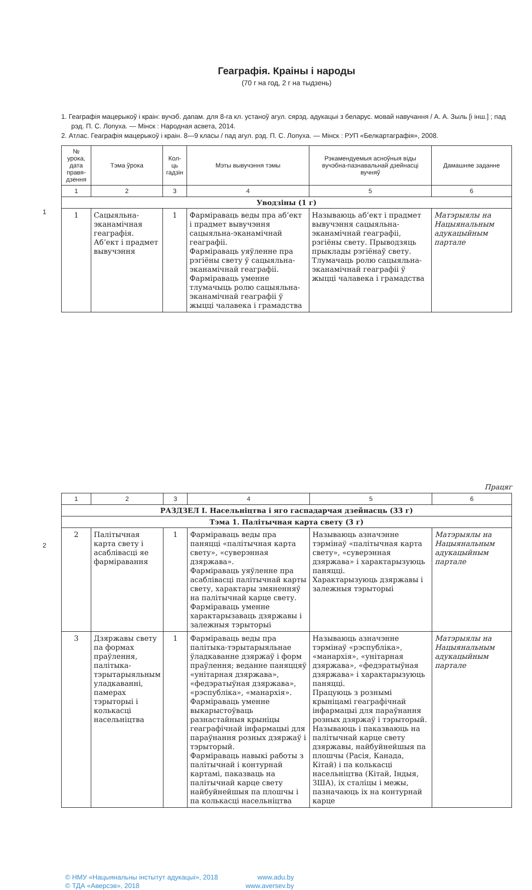Геаграфія. Краіны і народы
(70 г на год, 2 г на тыдзень)
1. Геаграфія мацерыкоў і краін: вучэб. дапам. для 8-га кл. устаноў агул. сярэд. адукацыі з беларус. мовай навучання / А. А. Зыль [і інш.] ; пад рэд. П. С. Лопуха. — Мінск : Народная асвета, 2014.
2. Атлас. Геаграфія мацерыкоў і краін. 8—9 класы / пад агул. рэд. П. С. Лопуха. — Мінск : РУП «Белкартаграфія», 2008.
1
| № урока, дата правя-дзення | Тэма ўрока | Кол-ць гадзін | Мэты вывучэння тэмы | Рэкамендуемыя асноўныя віды вучэбна-пазнавальнай дзейнасці вучняў | Дамашняе заданне |
| --- | --- | --- | --- | --- | --- |
| 1 | 2 | 3 | 4 | 5 | 6 |
| Уводзіны (1 г) | | | | | |
| 1 | Сацыяльна-эканамічная геаграфія. Аб’ект і прадмет вывучэння | 1 | Фарміраваць веды пра аб’ект і прадмет вывучэння сацыяльна-эканамічнай геаграфіі. Фарміраваць уяўленне пра рэгіёны свету ў сацыяльна-эканамічнай геаграфіі. Фарміраваць уменне тлумачыць ролю сацыяльна-эканамічнай геаграфіі ў жыцці чалавека і грамадства | Называюць аб’ект і прадмет вывучэння сацыяльна-эканамічнай геаграфіі, рэгіёны свету. Прыводзяць прыклады рэгіёнаў свету. Тлумачаць ролю сацыяльна-эканамічнай геаграфіі ў жыцці чалавека і грамадства | Матэрыялы на Нацыянальным адукацыйным партале |
Працяг
2
| 1 | 2 | 3 | 4 | 5 | 6 |
| РАЗДЗЕЛ I. Насельніцтва і яго гаспадарчая дзейнасць (33 г) | | | | | |
| Тэма 1. Палітычная карта свету (3 г) | | | | | |
| 2 | Палітычная карта свету і асаблівасці яе фарміравання | 1 | Фарміраваць веды пра паняцці «палітычная карта свету», «суверэнная дзяржава». Фарміраваць уяўленне пра асаблівасці палітычнай карты свету, характары змяненняў на палітычнай карце свету. Фарміраваць уменне характарызаваць дзяржавы і залежныя тэрыторыі | Называюць азначэнне тэрмінаў «палітычная карта свету», «суверэнная дзяржава» і характарызуюць паняцці. Характарызуюць дзяржавы і залежныя тэрыторыі | Матэрыялы на Нацыянальным адукацыйным партале |
| 3 | Дзяржавы свету па формах праўлення, палітыка-тэрытарыяльным уладкаванні, памерах тэрыторыі і колькасці насельніцтва | 1 | Фарміраваць веды пра палітыка-тэрытарыяльнае ўладкаванне дзяржаў і форм праўлення; веданне паняццяў «унітарная дзяржава», «федэратыўная дзяржава», «рэспубліка», «манархія». Фарміраваць уменне выкарыстоўваць разнастайныя крыніцы геаграфічнай інфармацыі для параўнання розных дзяржаў і тэрыторый. Фарміраваць навыкі работы з палітычнай і контурнай картамі, паказваць на палітычнай карце свету найбуйнейшыя па плошчы і па колькасці насельніцтва | Называюць азначэнне тэрмінаў «рэспубліка», «манархія», «унітарная дзяржава», «федэратыўная дзяржава» і характарызуюць паняцці. Працуюць з рознымі крыніцамі геаграфічнай інфармацыі для параўнання розных дзяржаў і тэрыторый. Называюць і паказваюць на палітычнай карце свету дзяржавы, найбуйнейшыя па плошчы (Расія, Канада, Кітай) і па колькасці насельніцтва (Кітай, Індыя, ЗША), іх сталіцы і межы, пазначаюць іх на контурнай карце | Матэрыялы на Нацыянальным адукацыйным партале |
© НМУ «Нацыянальны інстытут адукацыі», 2018
© ТДА «Аверсэв», 2018
www.adu.by
www.aversev.by